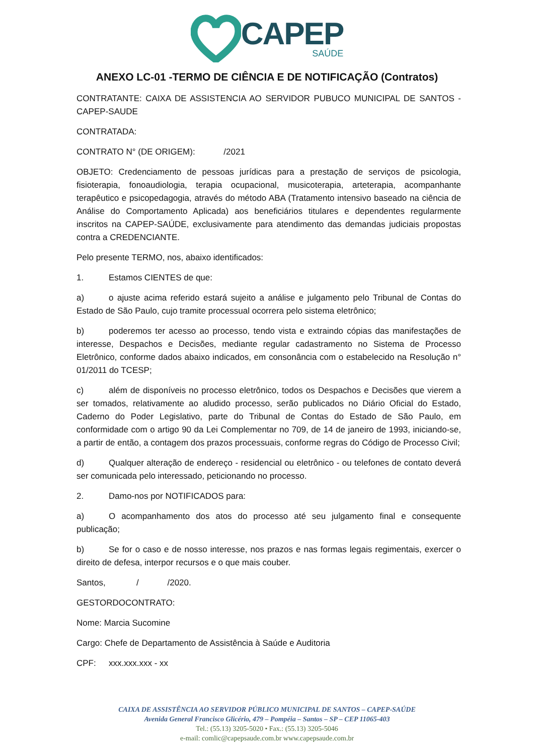CAPEP
SAÚDE
ANEXO LC-01 -TERMO DE CIÊNCIA E DE NOTIFICAÇÃO (Contratos)
CONTRATANTE: CAIXA DE ASSISTENCIA AO SERVIDOR PUBUCO MUNICIPAL DE SANTOS - CAPEP-SAUDE
CONTRATADA:
CONTRATO N° (DE ORIGEM): /2021
OBJETO: Credenciamento de pessoas jurídicas para a prestação de serviços de psicologia, fisioterapia, fonoaudiologia, terapia ocupacional, musicoterapia, arteterapia, acompanhante terapêutico e psicopedagogia, através do método ABA (Tratamento intensivo baseado na ciência de Análise do Comportamento Aplicada) aos beneficiários titulares e dependentes regularmente inscritos na CAPEP-SAÚDE, exclusivamente para atendimento das demandas judiciais propostas contra a CREDENCIANTE.
Pelo presente TERMO, nos, abaixo identificados:
1. Estamos CIENTES de que:
a) o ajuste acima referido estará sujeito a análise e julgamento pelo Tribunal de Contas do Estado de São Paulo, cujo tramite processual ocorrera pelo sistema eletrônico;
b) poderemos ter acesso ao processo, tendo vista e extraindo cópias das manifestações de interesse, Despachos e Decisões, mediante regular cadastramento no Sistema de Processo Eletrônico, conforme dados abaixo indicados, em consonância com o estabelecido na Resolução n° 01/2011 do TCESP;
c) além de disponíveis no processo eletrônico, todos os Despachos e Decisões que vierem a ser tomados, relativamente ao aludido processo, serão publicados no Diário Oficial do Estado, Caderno do Poder Legislativo, parte do Tribunal de Contas do Estado de São Paulo, em conformidade com o artigo 90 da Lei Complementar no 709, de 14 de janeiro de 1993, iniciando-se, a partir de então, a contagem dos prazos processuais, conforme regras do Código de Processo Civil;
d) Qualquer alteração de endereço - residencial ou eletrônico - ou telefones de contato deverá ser comunicada pelo interessado, peticionando no processo.
2. Damo-nos por NOTIFICADOS para:
a) O acompanhamento dos atos do processo até seu julgamento final e consequente publicação;
b) Se for o caso e de nosso interesse, nos prazos e nas formas legais regimentais, exercer o direito de defesa, interpor recursos e o que mais couber.
Santos, / /2020.
GESTORDOCONTRATO:
Nome: Marcia Sucomine
Cargo: Chefe de Departamento de Assistência à Saúde e Auditoria
CPF: xxx.xxx.xxx - xx
CAIXA DE ASSISTÊNCIA AO SERVIDOR PÚBLICO MUNICIPAL DE SANTOS – CAPEP-SAÚDE
Avenida General Francisco Glicério, 479 – Pompéia – Santos – SP – CEP 11065-403
Tel.: (55.13) 3205-5020 • Fax.: (55.13) 3205-5046
e-mail: comlic@capepsaude.com.br www.capepsaude.com.br